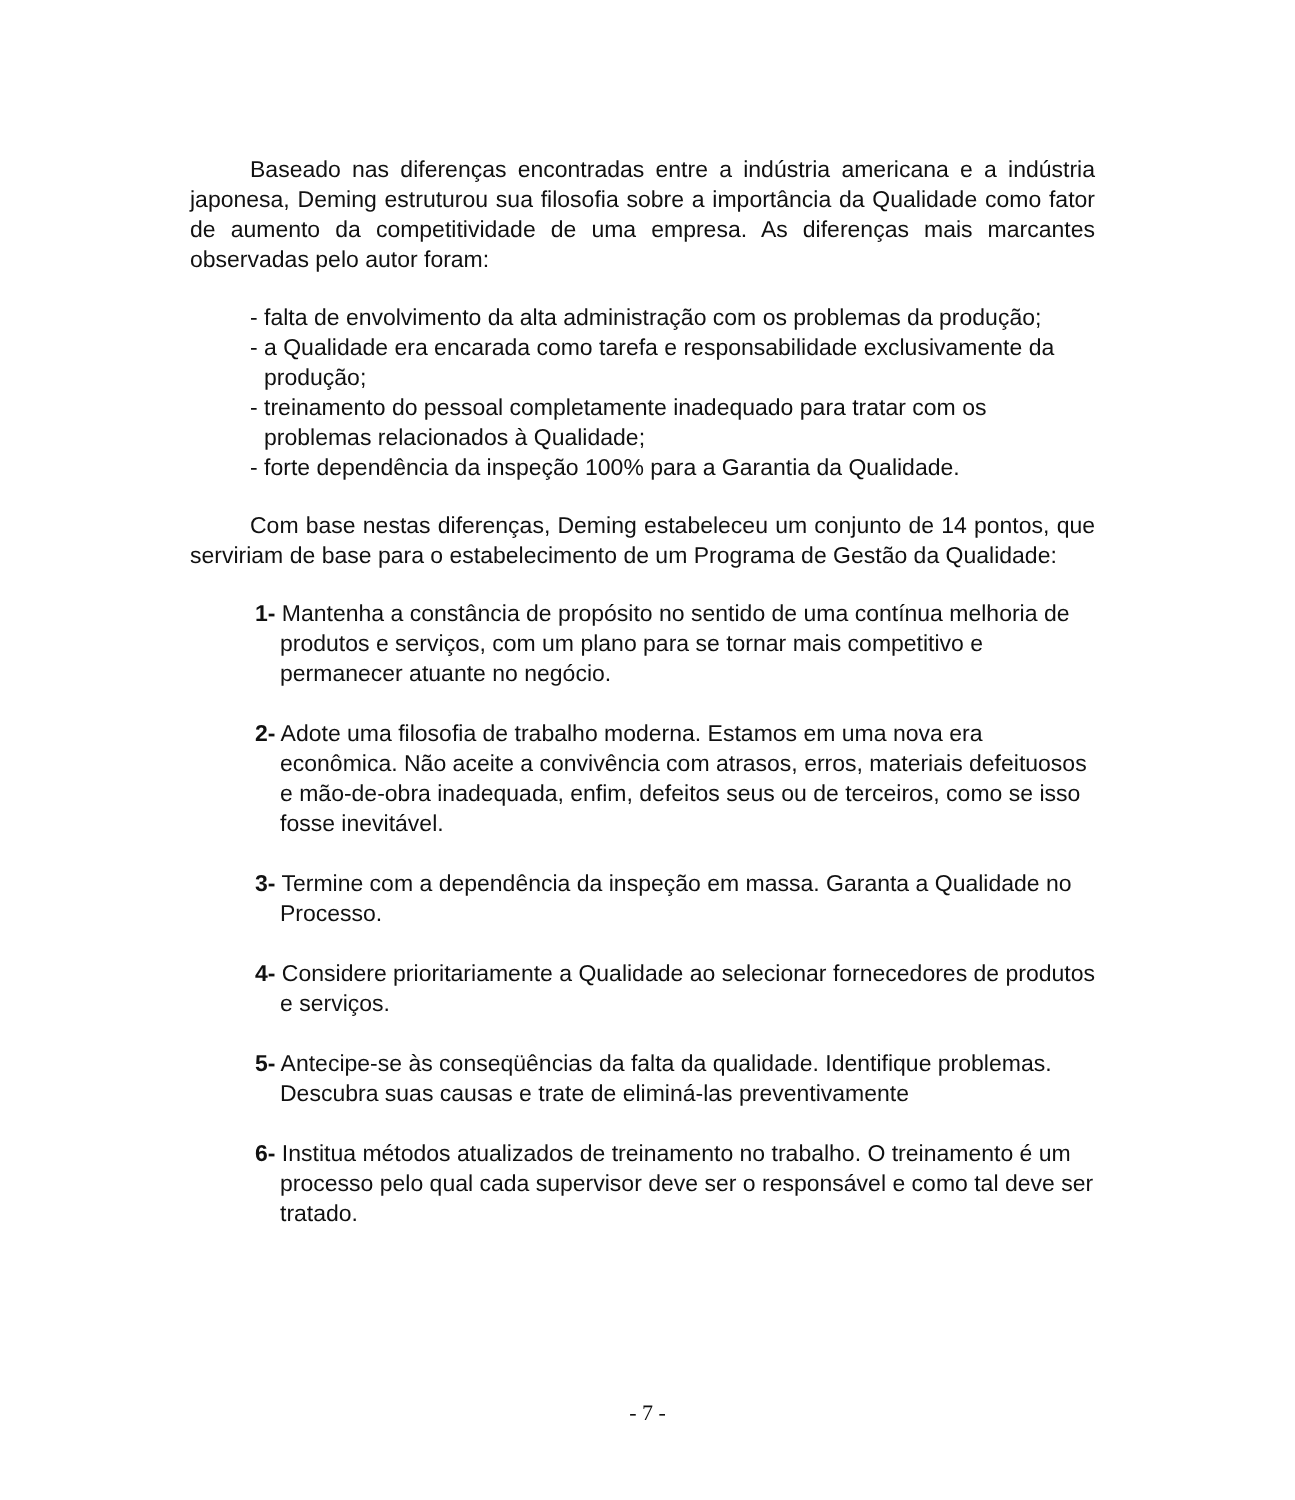Baseado nas diferenças encontradas entre a indústria americana e a indústria japonesa, Deming estruturou sua filosofia sobre a importância da Qualidade como fator de aumento da competitividade de uma empresa. As diferenças mais marcantes observadas pelo autor foram:
- falta de envolvimento da alta administração com os problemas da produção;
- a Qualidade era encarada como tarefa e responsabilidade exclusivamente da produção;
- treinamento do pessoal completamente inadequado para tratar com os problemas relacionados à Qualidade;
- forte dependência da inspeção 100% para a Garantia da Qualidade.
Com base nestas diferenças, Deming estabeleceu um conjunto de 14 pontos, que serviriam de base para o estabelecimento de um Programa de Gestão da Qualidade:
1- Mantenha a constância de propósito no sentido de uma contínua melhoria de produtos e serviços, com um plano para se tornar mais competitivo e permanecer atuante no negócio.
2- Adote uma filosofia de trabalho moderna. Estamos em uma nova era econômica. Não aceite a convivência com atrasos, erros, materiais defeituosos e mão-de-obra inadequada, enfim, defeitos seus ou de terceiros, como se isso fosse inevitável.
3- Termine com a dependência da inspeção em massa. Garanta a Qualidade no Processo.
4- Considere prioritariamente a Qualidade ao selecionar fornecedores de produtos e serviços.
5- Antecipe-se às conseqüências da falta da qualidade. Identifique problemas. Descubra suas causas e trate de eliminá-las preventivamente
6- Institua métodos atualizados de treinamento no trabalho. O treinamento é um processo pelo qual cada supervisor deve ser o responsável e como tal deve ser tratado.
- 7 -